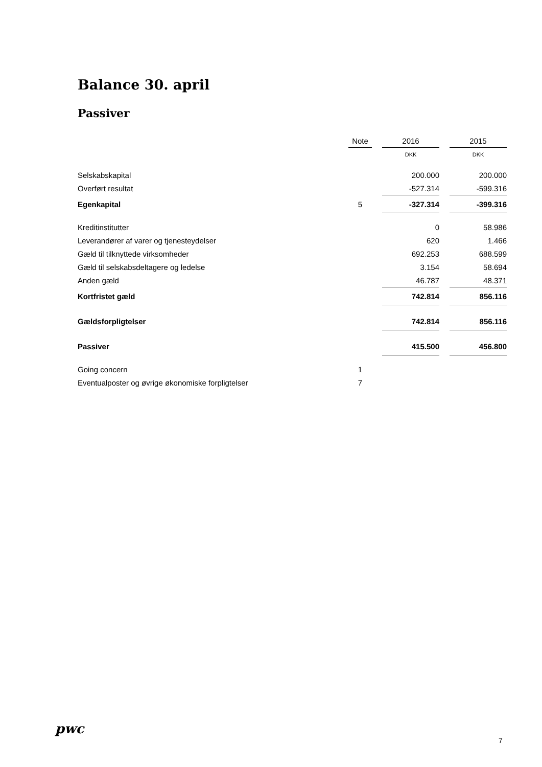Balance 30. april
Passiver
| | Note | | 2016 | | 2015 |
| --- | --- | --- | --- | --- | --- |
| | | | DKK | | DKK |
| Selskabskapital | | | 200.000 | | 200.000 |
| Overført resultat | | | -527.314 | | -599.316 |
| Egenkapital | 5 | | -327.314 | | -399.316 |
| Kreditinstitutter | | | 0 | | 58.986 |
| Leverandører af varer og tjenesteydelser | | | 620 | | 1.466 |
| Gæld til tilknyttede virksomheder | | | 692.253 | | 688.599 |
| Gæld til selskabsdeltagere og ledelse | | | 3.154 | | 58.694 |
| Anden gæld | | | 46.787 | | 48.371 |
| Kortfristet gæld | | | 742.814 | | 856.116 |
| Gældsforpligtelser | | | 742.814 | | 856.116 |
| Passiver | | | 415.500 | | 456.800 |
| Going concern | 1 | | | | |
| Eventualposter og øvrige økonomiske forpligtelser | 7 | | | | |
pwc
7